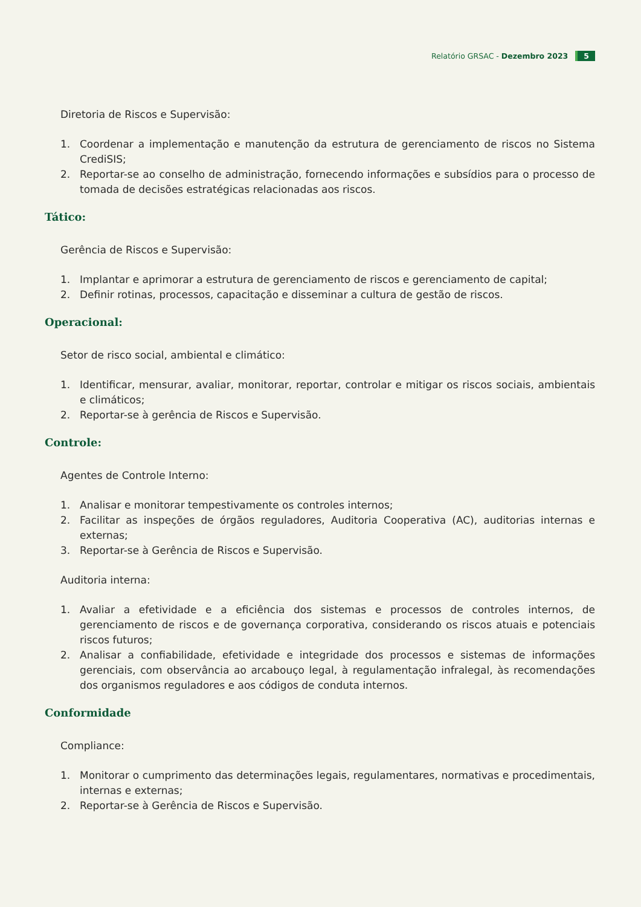Relatório GRSAC - Dezembro 2023 5
Diretoria de Riscos e Supervisão:
1. Coordenar a implementação e manutenção da estrutura de gerenciamento de riscos no Sistema CrediSIS;
2. Reportar-se ao conselho de administração, fornecendo informações e subsídios para o processo de tomada de decisões estratégicas relacionadas aos riscos.
Tático:
Gerência de Riscos e Supervisão:
1. Implantar e aprimorar a estrutura de gerenciamento de riscos e gerenciamento de capital;
2. Definir rotinas, processos, capacitação e disseminar a cultura de gestão de riscos.
Operacional:
Setor de risco social, ambiental e climático:
1. Identificar, mensurar, avaliar, monitorar, reportar, controlar e mitigar os riscos sociais, ambientais e climáticos;
2. Reportar-se à gerência de Riscos e Supervisão.
Controle:
Agentes de Controle Interno:
1. Analisar e monitorar tempestivamente os controles internos;
2. Facilitar as inspeções de órgãos reguladores, Auditoria Cooperativa (AC), auditorias internas e externas;
3. Reportar-se à Gerência de Riscos e Supervisão.
Auditoria interna:
1. Avaliar a efetividade e a eficiência dos sistemas e processos de controles internos, de gerenciamento de riscos e de governança corporativa, considerando os riscos atuais e potenciais riscos futuros;
2. Analisar a confiabilidade, efetividade e integridade dos processos e sistemas de informações gerenciais, com observância ao arcabouço legal, à regulamentação infralegal, às recomendações dos organismos reguladores e aos códigos de conduta internos.
Conformidade
Compliance:
1. Monitorar o cumprimento das determinações legais, regulamentares, normativas e procedimentais, internas e externas;
2. Reportar-se à Gerência de Riscos e Supervisão.